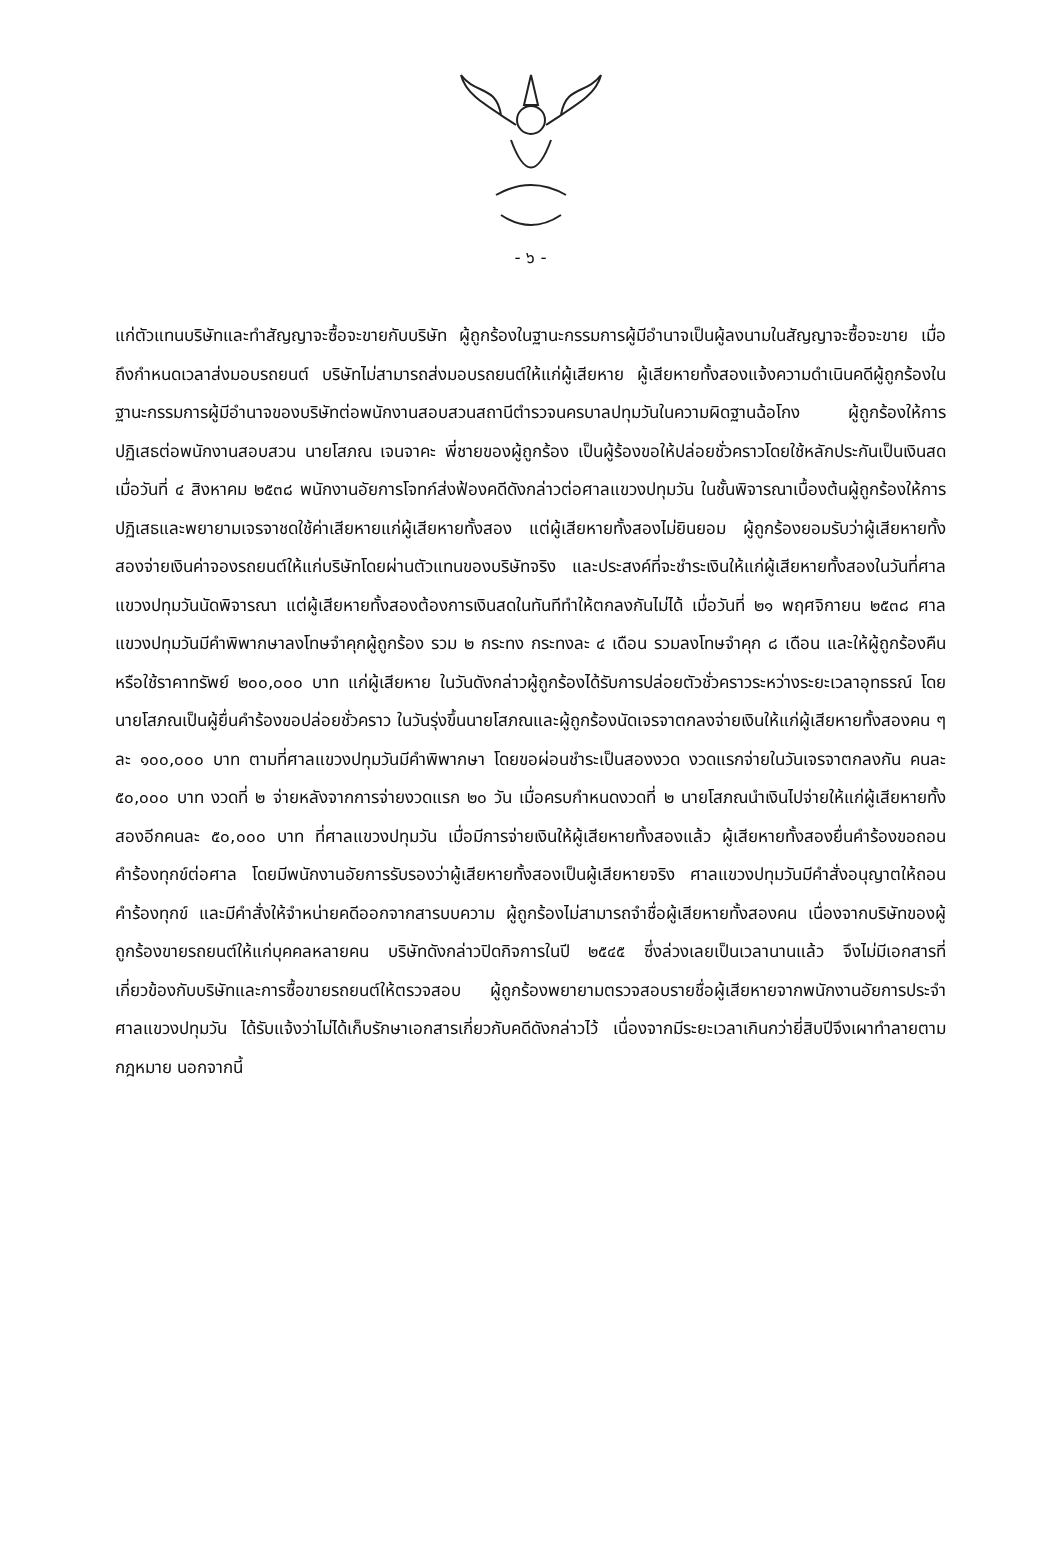- ๖ -
แก่ตัวแทนบริษัทและทำสัญญาจะซื้อจะขายกับบริษัท ผู้ถูกร้องในฐานะกรรมการผู้มีอำนาจเป็นผู้ลงนามในสัญญาจะซื้อจะขาย เมื่อถึงกำหนดเวลาส่งมอบรถยนต์ บริษัทไม่สามารถส่งมอบรถยนต์ให้แก่ผู้เสียหาย ผู้เสียหายทั้งสองแจ้งความดำเนินคดีผู้ถูกร้องในฐานะกรรมการผู้มีอำนาจของบริษัทต่อพนักงานสอบสวนสถานีตำรวจนครบาลปทุมวันในความผิดฐานฉ้อโกง ผู้ถูกร้องให้การปฏิเสธต่อพนักงานสอบสวน นายโสภณ เจนจาคะ พี่ชายของผู้ถูกร้อง เป็นผู้ร้องขอให้ปล่อยชั่วคราวโดยใช้หลักประกันเป็นเงินสด เมื่อวันที่ ๔ สิงหาคม ๒๕๓๘ พนักงานอัยการโจทก์ส่งฟ้องคดีดังกล่าวต่อศาลแขวงปทุมวัน ในชั้นพิจารณาเบื้องต้นผู้ถูกร้องให้การปฏิเสธและพยายามเจรจาชดใช้ค่าเสียหายแก่ผู้เสียหายทั้งสอง แต่ผู้เสียหายทั้งสองไม่ยินยอม ผู้ถูกร้องยอมรับว่าผู้เสียหายทั้งสองจ่ายเงินค่าจองรถยนต์ให้แก่บริษัทโดยผ่านตัวแทนของบริษัทจริง และประสงค์ที่จะชำระเงินให้แก่ผู้เสียหายทั้งสองในวันที่ศาลแขวงปทุมวันนัดพิจารณา แต่ผู้เสียหายทั้งสองต้องการเงินสดในทันทีทำให้ตกลงกันไม่ได้ เมื่อวันที่ ๒๑ พฤศจิกายน ๒๕๓๘ ศาลแขวงปทุมวันมีคำพิพากษาลงโทษจำคุกผู้ถูกร้อง รวม ๒ กระทง กระทงละ ๔ เดือน รวมลงโทษจำคุก ๘ เดือน และให้ผู้ถูกร้องคืนหรือใช้ราคาทรัพย์ ๒๐๐,๐๐๐ บาท แก่ผู้เสียหาย ในวันดังกล่าวผู้ถูกร้องได้รับการปล่อยตัวชั่วคราวระหว่างระยะเวลาอุทธรณ์ โดยนายโสภณเป็นผู้ยื่นคำร้องขอปล่อยชั่วคราว ในวันรุ่งขึ้นนายโสภณและผู้ถูกร้องนัดเจรจาตกลงจ่ายเงินให้แก่ผู้เสียหายทั้งสองคน ๆ ละ ๑๐๐,๐๐๐ บาท ตามที่ศาลแขวงปทุมวันมีคำพิพากษา โดยขอผ่อนชำระเป็นสองงวด งวดแรกจ่ายในวันเจรจาตกลงกัน คนละ ๕๐,๐๐๐ บาท งวดที่ ๒ จ่ายหลังจากการจ่ายงวดแรก ๒๐ วัน เมื่อครบกำหนดงวดที่ ๒ นายโสภณนำเงินไปจ่ายให้แก่ผู้เสียหายทั้งสองอีกคนละ ๕๐,๐๐๐ บาท ที่ศาลแขวงปทุมวัน เมื่อมีการจ่ายเงินให้ผู้เสียหายทั้งสองแล้ว ผู้เสียหายทั้งสองยื่นคำร้องขอถอนคำร้องทุกข์ต่อศาล โดยมีพนักงานอัยการรับรองว่าผู้เสียหายทั้งสองเป็นผู้เสียหายจริง ศาลแขวงปทุมวันมีคำสั่งอนุญาตให้ถอนคำร้องทุกข์ และมีคำสั่งให้จำหน่ายคดีออกจากสารบบความ ผู้ถูกร้องไม่สามารถจำชื่อผู้เสียหายทั้งสองคน เนื่องจากบริษัทของผู้ถูกร้องขายรถยนต์ให้แก่บุคคลหลายคน บริษัทดังกล่าวปิดกิจการในปี ๒๕๔๕ ซึ่งล่วงเลยเป็นเวลานานแล้ว จึงไม่มีเอกสารที่เกี่ยวข้องกับบริษัทและการซื้อขายรถยนต์ให้ตรวจสอบ ผู้ถูกร้องพยายามตรวจสอบรายชื่อผู้เสียหายจากพนักงานอัยการประจำศาลแขวงปทุมวัน ได้รับแจ้งว่าไม่ได้เก็บรักษาเอกสารเกี่ยวกับคดีดังกล่าวไว้ เนื่องจากมีระยะเวลาเกินกว่ายี่สิบปีจึงเผาทำลายตามกฎหมาย นอกจากนี้